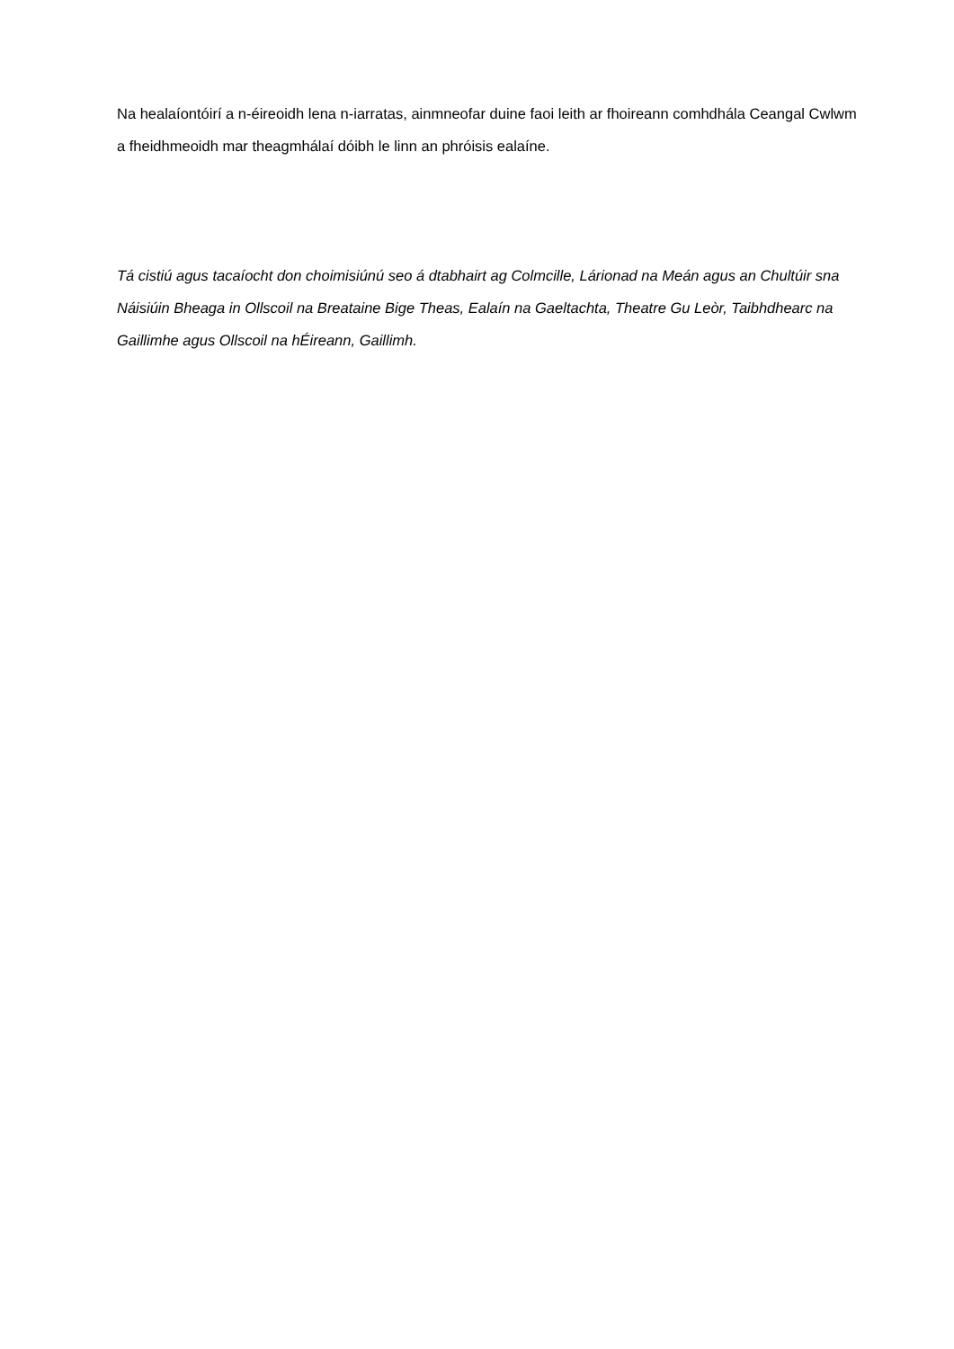Na healaíontóirí a n-éireoidh lena n-iarratas, ainmneofar duine faoi leith ar fhoireann comhdhála Ceangal Cwlwm a fheidhmeoidh mar theagmhálaí dóibh le linn an phróisis ealaíne.
Tá cistiú agus tacaíocht don choimisiúnú seo á dtabhairt ag Colmcille, Lárionad na Meán agus an Chultúir sna Náisiúin Bheaga in Ollscoil na Breataine Bige Theas, Ealaín na Gaeltachta, Theatre Gu Leòr, Taibhdhearc na Gaillimhe agus Ollscoil na hÉireann, Gaillimh.